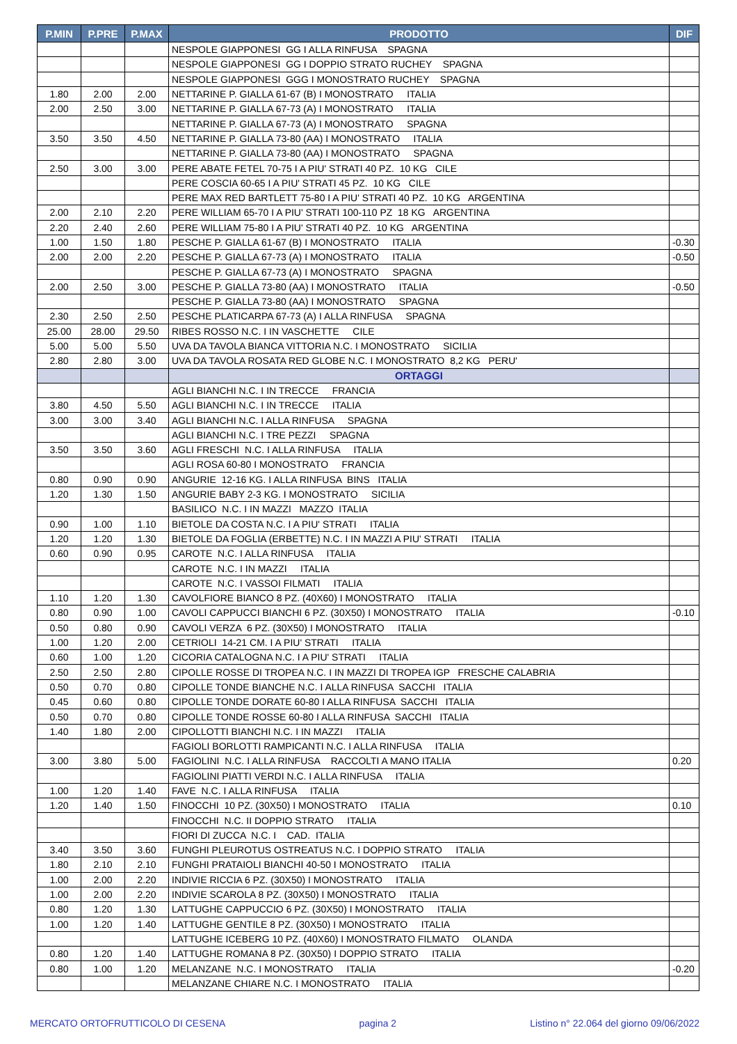| P.MIN | P.PRE | P.MAX | PRODOTTO | DIF |
| --- | --- | --- | --- | --- |
| | | | NESPOLE GIAPPONESI GG I ALLA RINFUSA SPAGNA | |
| | | | NESPOLE GIAPPONESI GG I DOPPIO STRATO RUCHEY SPAGNA | |
| | | | NESPOLE GIAPPONESI GGG I MONOSTRATO RUCHEY SPAGNA | |
| 1.80 | 2.00 | 2.00 | NETTARINE P. GIALLA 61-67 (B) I MONOSTRATO ITALIA | |
| 2.00 | 2.50 | 3.00 | NETTARINE P. GIALLA 67-73 (A) I MONOSTRATO ITALIA | |
| | | | NETTARINE P. GIALLA 67-73 (A) I MONOSTRATO SPAGNA | |
| 3.50 | 3.50 | 4.50 | NETTARINE P. GIALLA 73-80 (AA) I MONOSTRATO ITALIA | |
| | | | NETTARINE P. GIALLA 73-80 (AA) I MONOSTRATO SPAGNA | |
| 2.50 | 3.00 | 3.00 | PERE ABATE FETEL 70-75 I A PIU' STRATI 40 PZ. 10 KG CILE | |
| | | | PERE COSCIA 60-65 I A PIU' STRATI 45 PZ. 10 KG CILE | |
| | | | PERE MAX RED BARTLETT 75-80 I A PIU' STRATI 40 PZ. 10 KG ARGENTINA | |
| 2.00 | 2.10 | 2.20 | PERE WILLIAM 65-70 I A PIU' STRATI 100-110 PZ 18 KG ARGENTINA | |
| 2.20 | 2.40 | 2.60 | PERE WILLIAM 75-80 I A PIU' STRATI 40 PZ. 10 KG ARGENTINA | |
| 1.00 | 1.50 | 1.80 | PESCHE P. GIALLA 61-67 (B) I MONOSTRATO ITALIA | -0.30 |
| 2.00 | 2.00 | 2.20 | PESCHE P. GIALLA 67-73 (A) I MONOSTRATO ITALIA | -0.50 |
| | | | PESCHE P. GIALLA 67-73 (A) I MONOSTRATO SPAGNA | |
| 2.00 | 2.50 | 3.00 | PESCHE P. GIALLA 73-80 (AA) I MONOSTRATO ITALIA | -0.50 |
| | | | PESCHE P. GIALLA 73-80 (AA) I MONOSTRATO SPAGNA | |
| 2.30 | 2.50 | 2.50 | PESCHE PLATICARPA 67-73 (A) I ALLA RINFUSA SPAGNA | |
| 25.00 | 28.00 | 29.50 | RIBES ROSSO N.C. I IN VASCHETTE CILE | |
| 5.00 | 5.00 | 5.50 | UVA DA TAVOLA BIANCA VITTORIA N.C. I MONOSTRATO SICILIA | |
| 2.80 | 2.80 | 3.00 | UVA DA TAVOLA ROSATA RED GLOBE N.C. I MONOSTRATO 8,2 KG PERU' | |
| | | | ORTAGGI | |
| | | | AGLI BIANCHI N.C. I IN TRECCE FRANCIA | |
| 3.80 | 4.50 | 5.50 | AGLI BIANCHI N.C. I IN TRECCE ITALIA | |
| 3.00 | 3.00 | 3.40 | AGLI BIANCHI N.C. I ALLA RINFUSA SPAGNA | |
| | | | AGLI BIANCHI N.C. I TRE PEZZI SPAGNA | |
| 3.50 | 3.50 | 3.60 | AGLI FRESCHI N.C. I ALLA RINFUSA ITALIA | |
| | | | AGLI ROSA 60-80 I MONOSTRATO FRANCIA | |
| 0.80 | 0.90 | 0.90 | ANGURIE 12-16 KG. I ALLA RINFUSA BINS ITALIA | |
| 1.20 | 1.30 | 1.50 | ANGURIE BABY 2-3 KG. I MONOSTRATO SICILIA | |
| | | | BASILICO N.C. I IN MAZZI MAZZO ITALIA | |
| 0.90 | 1.00 | 1.10 | BIETOLE DA COSTA N.C. I A PIU' STRATI ITALIA | |
| 1.20 | 1.20 | 1.30 | BIETOLE DA FOGLIA (ERBETTE) N.C. I IN MAZZI A PIU' STRATI ITALIA | |
| 0.60 | 0.90 | 0.95 | CAROTE N.C. I ALLA RINFUSA ITALIA | |
| | | | CAROTE N.C. I IN MAZZI ITALIA | |
| | | | CAROTE N.C. I VASSOI FILMATI ITALIA | |
| 1.10 | 1.20 | 1.30 | CAVOLFIORE BIANCO 8 PZ. (40X60) I MONOSTRATO ITALIA | |
| 0.80 | 0.90 | 1.00 | CAVOLI CAPPUCCI BIANCHI 6 PZ. (30X50) I MONOSTRATO ITALIA | -0.10 |
| 0.50 | 0.80 | 0.90 | CAVOLI VERZA 6 PZ. (30X50) I MONOSTRATO ITALIA | |
| 1.00 | 1.20 | 2.00 | CETRIOLI 14-21 CM. I A PIU' STRATI ITALIA | |
| 0.60 | 1.00 | 1.20 | CICORIA CATALOGNA N.C. I A PIU' STRATI ITALIA | |
| 2.50 | 2.50 | 2.80 | CIPOLLE ROSSE DI TROPEA N.C. I IN MAZZI DI TROPEA IGP FRESCHE CALABRIA | |
| 0.50 | 0.70 | 0.80 | CIPOLLE TONDE BIANCHE N.C. I ALLA RINFUSA SACCHI ITALIA | |
| 0.45 | 0.60 | 0.80 | CIPOLLE TONDE DORATE 60-80 I ALLA RINFUSA SACCHI ITALIA | |
| 0.50 | 0.70 | 0.80 | CIPOLLE TONDE ROSSE 60-80 I ALLA RINFUSA SACCHI ITALIA | |
| 1.40 | 1.80 | 2.00 | CIPOLLOTTI BIANCHI N.C. I IN MAZZI ITALIA | |
| | | | FAGIOLI BORLOTTI RAMPICANTI N.C. I ALLA RINFUSA ITALIA | |
| 3.00 | 3.80 | 5.00 | FAGIOLINI N.C. I ALLA RINFUSA RACCOLTI A MANO ITALIA | 0.20 |
| | | | FAGIOLINI PIATTI VERDI N.C. I ALLA RINFUSA ITALIA | |
| 1.00 | 1.20 | 1.40 | FAVE N.C. I ALLA RINFUSA ITALIA | |
| 1.20 | 1.40 | 1.50 | FINOCCHI 10 PZ. (30X50) I MONOSTRATO ITALIA | 0.10 |
| | | | FINOCCHI N.C. II DOPPIO STRATO ITALIA | |
| | | | FIORI DI ZUCCA N.C. I CAD. ITALIA | |
| 3.40 | 3.50 | 3.60 | FUNGHI PLEUROTUS OSTREATUS N.C. I DOPPIO STRATO ITALIA | |
| 1.80 | 2.10 | 2.10 | FUNGHI PRATAIOLI BIANCHI 40-50 I MONOSTRATO ITALIA | |
| 1.00 | 2.00 | 2.20 | INDIVIE RICCIA 6 PZ. (30X50) I MONOSTRATO ITALIA | |
| 1.00 | 2.00 | 2.20 | INDIVIE SCAROLA 8 PZ. (30X50) I MONOSTRATO ITALIA | |
| 0.80 | 1.20 | 1.30 | LATTUGHE CAPPUCCIO 6 PZ. (30X50) I MONOSTRATO ITALIA | |
| 1.00 | 1.20 | 1.40 | LATTUGHE GENTILE 8 PZ. (30X50) I MONOSTRATO ITALIA | |
| | | | LATTUGHE ICEBERG 10 PZ. (40X60) I MONOSTRATO FILMATO OLANDA | |
| 0.80 | 1.20 | 1.40 | LATTUGHE ROMANA 8 PZ. (30X50) I DOPPIO STRATO ITALIA | |
| 0.80 | 1.00 | 1.20 | MELANZANE N.C. I MONOSTRATO ITALIA | -0.20 |
| | | | MELANZANE CHIARE N.C. I MONOSTRATO ITALIA | |
MERCATO ORTOFRUTTICOLO DI CESENA pagina 2 Listino n° 22.064 del giorno 09/06/2022